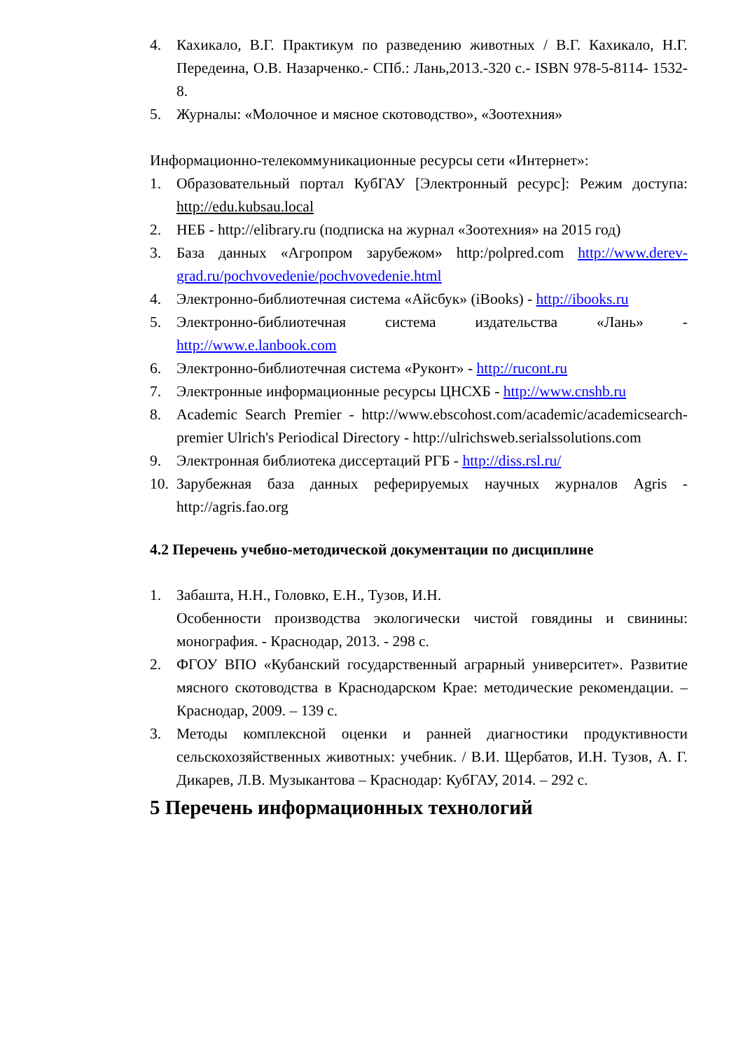4. Кахикало, В.Г. Практикум по разведению животных / В.Г. Кахикало, Н.Г. Передеина, О.В. Назарченко.- СПб.: Лань,2013.-320 с.- ISBN 978-5-8114- 1532-8.
5. Журналы: «Молочное и мясное скотоводство», «Зоотехния»
Информационно-телекоммуникационные ресурсы сети «Интернет»:
1. Образовательный портал КубГАУ [Электронный ресурс]: Режим доступа: http://edu.kubsau.local
2. НЕБ - http://elibrary.ru (подписка на журнал «Зоотехния» на 2015 год)
3. База данных «Агропром зарубежом» http:/polpred.com http://www.derev-grad.ru/pochvovedenie/pochvovedenie.html
4. Электронно-библиотечная система «Айсбук» (iBooks) - http://ibooks.ru
5. Электронно-библиотечная система издательства «Лань» - http://www.e.lanbook.com
6. Электронно-библиотечная система «Руконт» - http://rucont.ru
7. Электронные информационные ресурсы ЦНСХБ - http://www.cnshb.ru
8. Academic Search Premier - http://www.ebscohost.com/academic/academicsearch-premier Ulrich's Periodical Directory - http://ulrichsweb.serialssolutions.com
9. Электронная библиотека диссертаций РГБ - http://diss.rsl.ru/
10. Зарубежная база данных реферируемых научных журналов Agris - http://agris.fao.org
4.2 Перечень учебно-методической документации по дисциплине
1. Забашта, Н.Н., Головко, Е.Н., Тузов, И.Н.
Особенности производства экологически чистой говядины и свинины: монография. - Краснодар, 2013. - 298 с.
2. ФГОУ ВПО «Кубанский государственный аграрный университет». Развитие мясного скотоводства в Краснодарском Крае: методические рекомендации. – Краснодар, 2009. – 139 с.
3. Методы комплексной оценки и ранней диагностики продуктивности сельскохозяйственных животных: учебник. / В.И. Щербатов, И.Н. Тузов, А. Г. Дикарев, Л.В. Музыкантова – Краснодар: КубГАУ, 2014. – 292 с.
5 Перечень информационных технологий